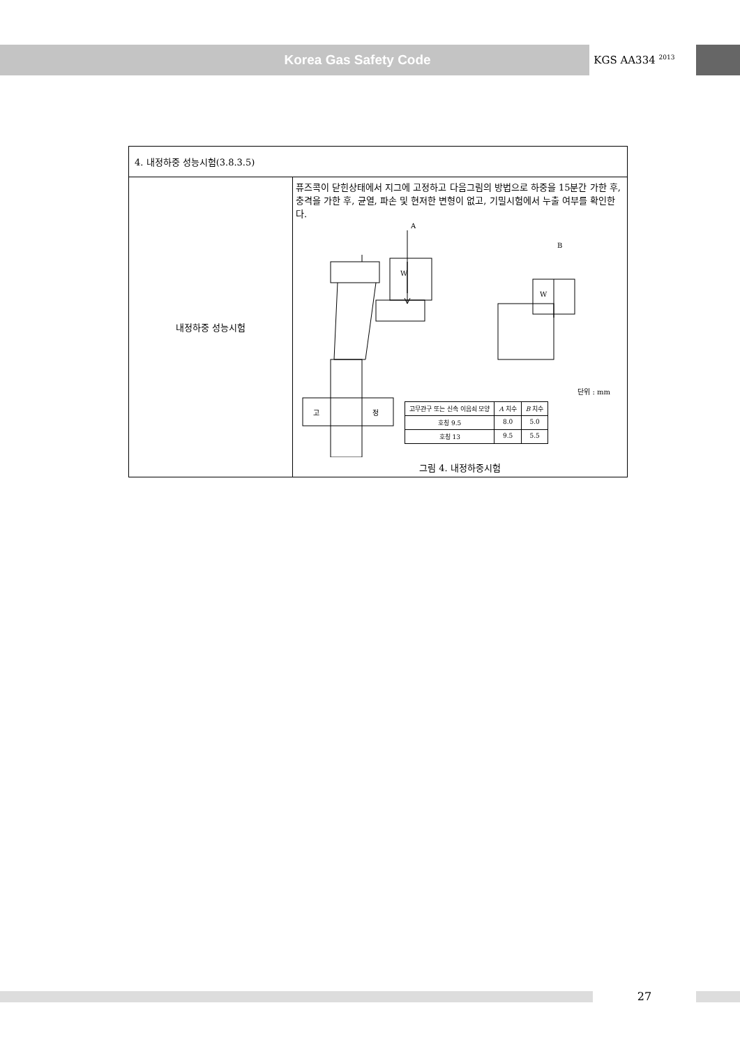Korea Gas Safety Code
KGS AA334 <sup>2013</sup>
| 4. 내정하중 성능시험(3.8.3.5) | |
| 내정하중 성능시험 | 퓨즈콕이 닫힌상태에서 지그에 고정하고 다음그림의 방법으로 하중을 15분간 가한 후, 충격을 가한 후, 균열, 파손 및 현저한 변형이 없고, 기밀시험에서 누출 여부를 확인한다. A B W W 고 정 단위 : mm / 고무관구 또는 신속 이음쇠 모양 / A 치수 / B 치수 / / --- / --- / --- / / 호칭 9.5 / 8.0 / 5.0 / / 호칭 13 / 9.5 / 5.5 / 그림 4. 내정하중시험 |
27